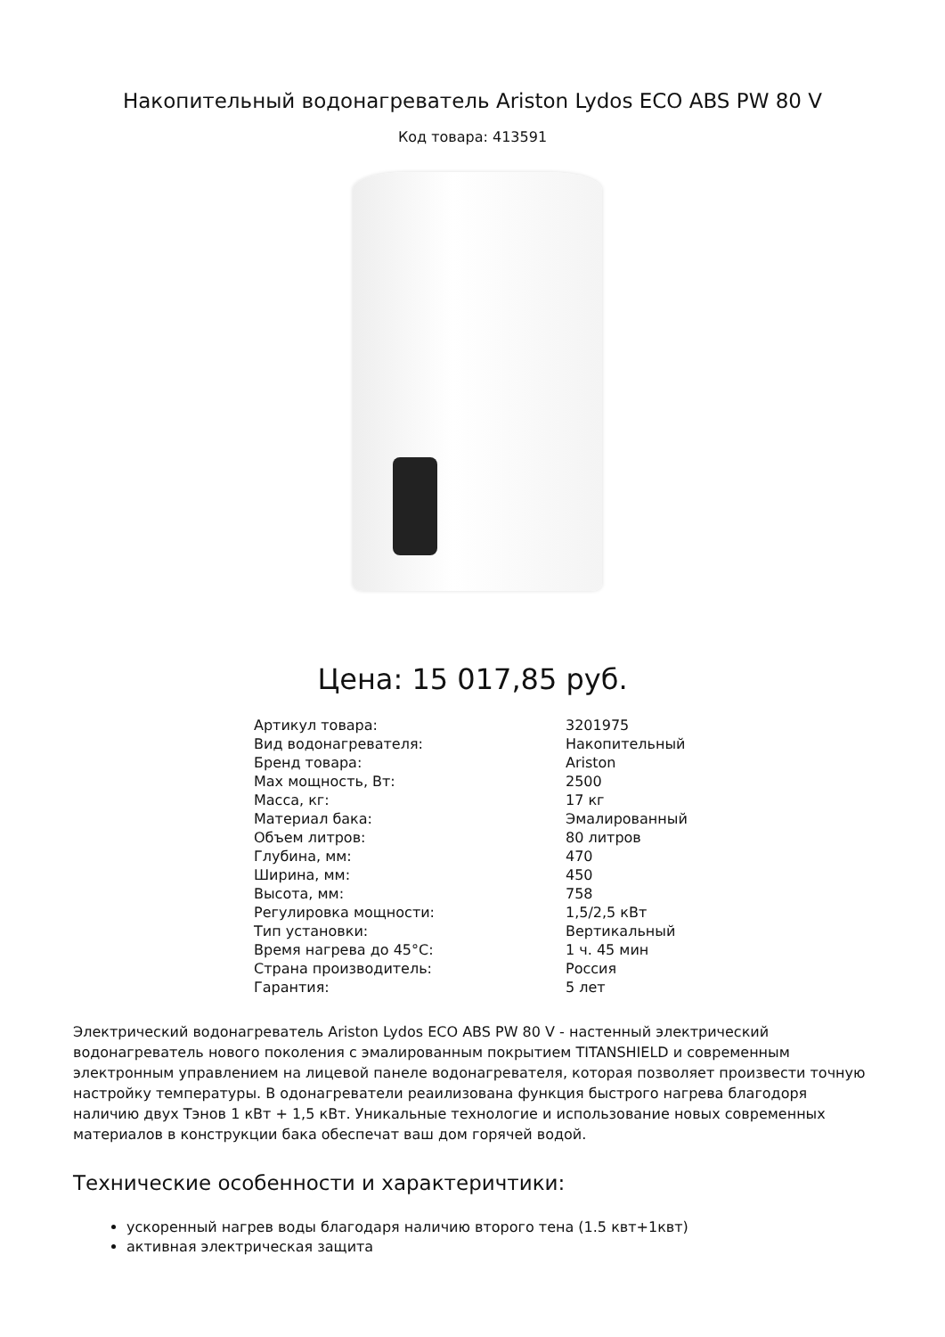Накопительный водонагреватель Ariston Lydos ECO ABS PW 80 V
Код товара: 413591
Цена: 15 017,85 руб.
| Артикул товара: | 3201975 |
| Вид водонагревателя: | Накопительный |
| Бренд товара: | Ariston |
| Max мощность, Вт: | 2500 |
| Масса, кг: | 17 кг |
| Материал бака: | Эмалированный |
| Объем литров: | 80 литров |
| Глубина, мм: | 470 |
| Ширина, мм: | 450 |
| Высота, мм: | 758 |
| Регулировка мощности: | 1,5/2,5 кВт |
| Тип установки: | Вертикальный |
| Время нагрева до 45°С: | 1 ч. 45 мин |
| Страна производитель: | Россия |
| Гарантия: | 5 лет |
Электрический водонагреватель Ariston Lydos ECO ABS PW 80 V - настенный электрический водонагреватель нового поколения с эмалированным покрытием TITANSHIELD и современным электронным управлением на лицевой панеле водонагревателя, которая позволяет произвести точную настройку температуры. В одонагреватели реаилизована функция быстрого нагрева благодоря наличию двух Тэнов 1 кВт + 1,5 кВт. Уникальные технологие и использование новых современных материалов в конструкции бака обеспечат ваш дом горячей водой.
Технические особенности и характеричтики:
ускоренный нагрев воды благодаря наличию второго тена (1.5 квт+1квт)
активная электрическая защита